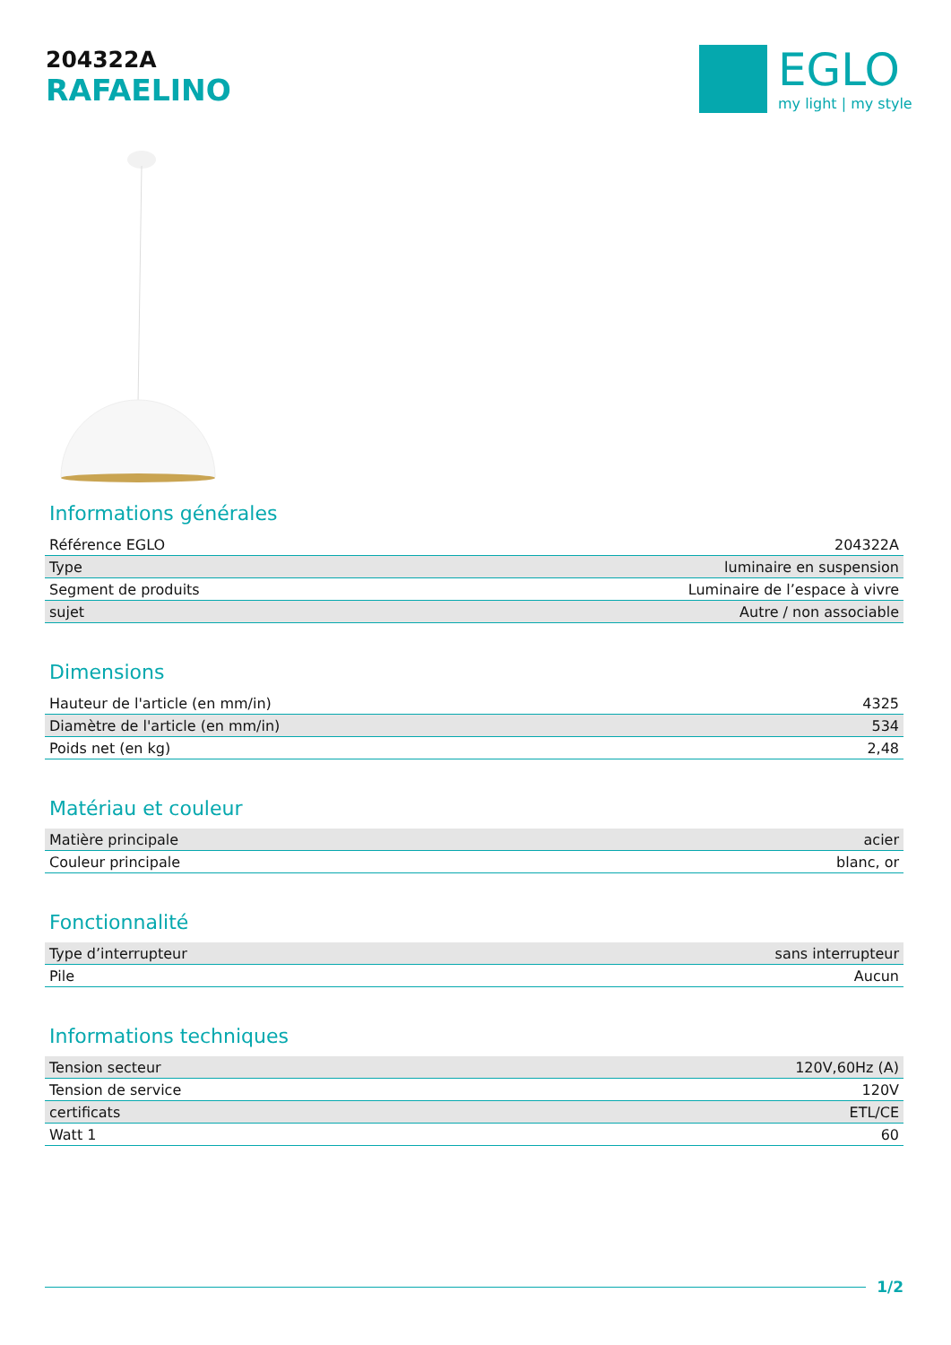204322A
RAFAELINO
EGLO
my light | my style
Informations générales
| Référence EGLO | 204322A |
| Type | luminaire en suspension |
| Segment de produits | Luminaire de l’espace à vivre |
| sujet | Autre / non associable |
Dimensions
| Hauteur de l'article (en mm/in) | 4325 |
| Diamètre de l'article (en mm/in) | 534 |
| Poids net (en kg) | 2,48 |
Matériau et couleur
| Matière principale | acier |
| Couleur principale | blanc, or |
Fonctionnalité
| Type d’interrupteur | sans interrupteur |
| Pile | Aucun |
Informations techniques
| Tension secteur | 120V,60Hz (A) |
| Tension de service | 120V |
| certificats | ETL/CE |
| Watt 1 | 60 |
1/2